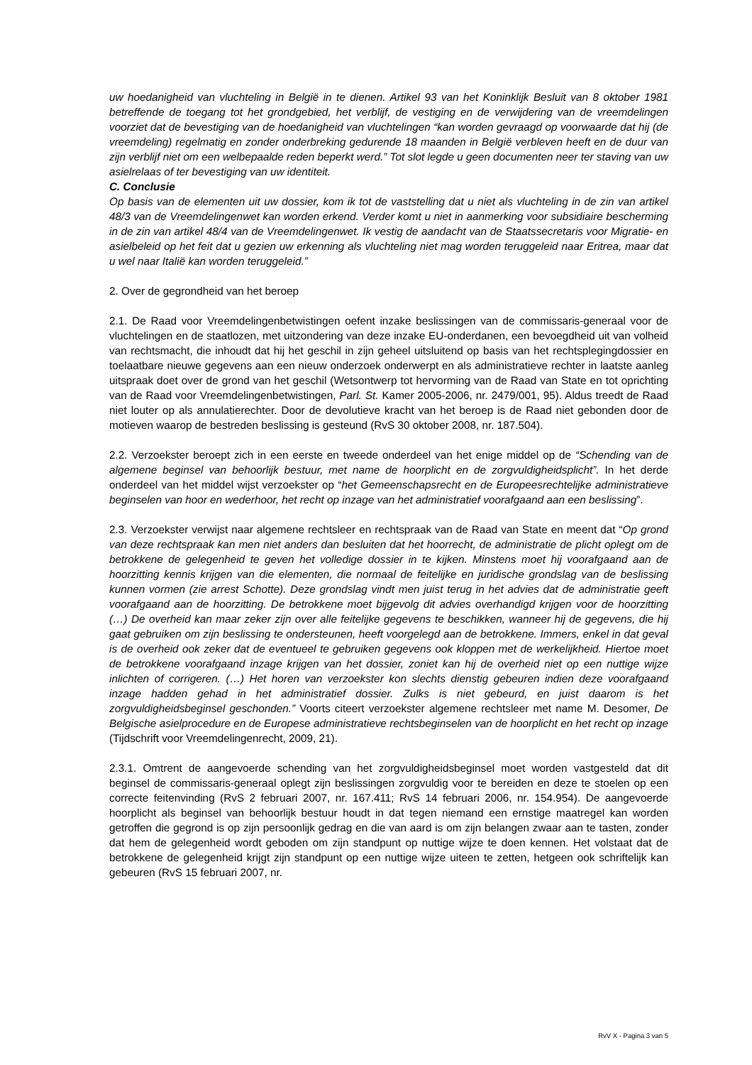uw hoedanigheid van vluchteling in België in te dienen. Artikel 93 van het Koninklijk Besluit van 8 oktober 1981 betreffende de toegang tot het grondgebied, het verblijf, de vestiging en de verwijdering van de vreemdelingen voorziet dat de bevestiging van de hoedanigheid van vluchtelingen “kan worden gevraagd op voorwaarde dat hij (de vreemdeling) regelmatig en zonder onderbreking gedurende 18 maanden in België verbleven heeft en de duur van zijn verblijf niet om een welbepaalde reden beperkt werd.” Tot slot legde u geen documenten neer ter staving van uw asielrelaas of ter bevestiging van uw identiteit.
C. Conclusie
Op basis van de elementen uit uw dossier, kom ik tot de vaststelling dat u niet als vluchteling in de zin van artikel 48/3 van de Vreemdelingenwet kan worden erkend. Verder komt u niet in aanmerking voor subsidiaire bescherming in de zin van artikel 48/4 van de Vreemdelingenwet. Ik vestig de aandacht van de Staatssecretaris voor Migratie- en asielbeleid op het feit dat u gezien uw erkenning als vluchteling niet mag worden teruggeleid naar Eritrea, maar dat u wel naar Italië kan worden teruggeleid.”
2. Over de gegrondheid van het beroep
2.1. De Raad voor Vreemdelingenbetwistingen oefent inzake beslissingen van de commissaris-generaal voor de vluchtelingen en de staatlozen, met uitzondering van deze inzake EU-onderdanen, een bevoegdheid uit van volheid van rechtsmacht, die inhoudt dat hij het geschil in zijn geheel uitsluitend op basis van het rechtsplegingdossier en toelaatbare nieuwe gegevens aan een nieuw onderzoek onderwerpt en als administratieve rechter in laatste aanleg uitspraak doet over de grond van het geschil (Wetsontwerp tot hervorming van de Raad van State en tot oprichting van de Raad voor Vreemdelingenbetwistingen, Parl. St. Kamer 2005-2006, nr. 2479/001, 95). Aldus treedt de Raad niet louter op als annulatierechter. Door de devolutieve kracht van het beroep is de Raad niet gebonden door de motieven waarop de bestreden beslissing is gesteund (RvS 30 oktober 2008, nr. 187.504).
2.2. Verzoekster beroept zich in een eerste en tweede onderdeel van het enige middel op de “Schending van de algemene beginsel van behoorlijk bestuur, met name de hoorplicht en de zorgvuldigheidsplicht”. In het derde onderdeel van het middel wijst verzoekster op “het Gemeenschapsrecht en de Europeesrechtelijke administratieve beginselen van hoor en wederhoor, het recht op inzage van het administratief voorafgaand aan een beslissing”.
2.3. Verzoekster verwijst naar algemene rechtsleer en rechtspraak van de Raad van State en meent dat “Op grond van deze rechtspraak kan men niet anders dan besluiten dat het hoorrecht, de administratie de plicht oplegt om de betrokkene de gelegenheid te geven het volledige dossier in te kijken. Minstens moet hij voorafgaand aan de hoorzitting kennis krijgen van die elementen, die normaal de feitelijke en juridische grondslag van de beslissing kunnen vormen (zie arrest Schotte). Deze grondslag vindt men juist terug in het advies dat de administratie geeft voorafgaand aan de hoorzitting. De betrokkene moet bijgevolg dit advies overhandigd krijgen voor de hoorzitting (…) De overheid kan maar zeker zijn over alle feitelijke gegevens te beschikken, wanneer hij de gegevens, die hij gaat gebruiken om zijn beslissing te ondersteunen, heeft voorgelegd aan de betrokkene. Immers, enkel in dat geval is de overheid ook zeker dat de eventueel te gebruiken gegevens ook kloppen met de werkelijkheid. Hiertoe moet de betrokkene voorafgaand inzage krijgen van het dossier, zoniet kan hij de overheid niet op een nuttige wijze inlichten of corrigeren. (…) Het horen van verzoekster kon slechts dienstig gebeuren indien deze voorafgaand inzage hadden gehad in het administratief dossier. Zulks is niet gebeurd, en juist daarom is het zorgvuldigheidsbeginsel geschonden.” Voorts citeert verzoekster algemene rechtsleer met name M. Desomer, De Belgische asielprocedure en de Europese administratieve rechtsbeginselen van de hoorplicht en het recht op inzage (Tijdschrift voor Vreemdelingenrecht, 2009, 21).
2.3.1. Omtrent de aangevoerde schending van het zorgvuldigheidsbeginsel moet worden vastgesteld dat dit beginsel de commissaris-generaal oplegt zijn beslissingen zorgvuldig voor te bereiden en deze te stoelen op een correcte feitenvinding (RvS 2 februari 2007, nr. 167.411; RvS 14 februari 2006, nr. 154.954). De aangevoerde hoorplicht als beginsel van behoorlijk bestuur houdt in dat tegen niemand een ernstige maatregel kan worden getroffen die gegrond is op zijn persoonlijk gedrag en die van aard is om zijn belangen zwaar aan te tasten, zonder dat hem de gelegenheid wordt geboden om zijn standpunt op nuttige wijze te doen kennen. Het volstaat dat de betrokkene de gelegenheid krijgt zijn standpunt op een nuttige wijze uiteen te zetten, hetgeen ook schriftelijk kan gebeuren (RvS 15 februari 2007, nr.
RvV X - Pagina 3 van 5